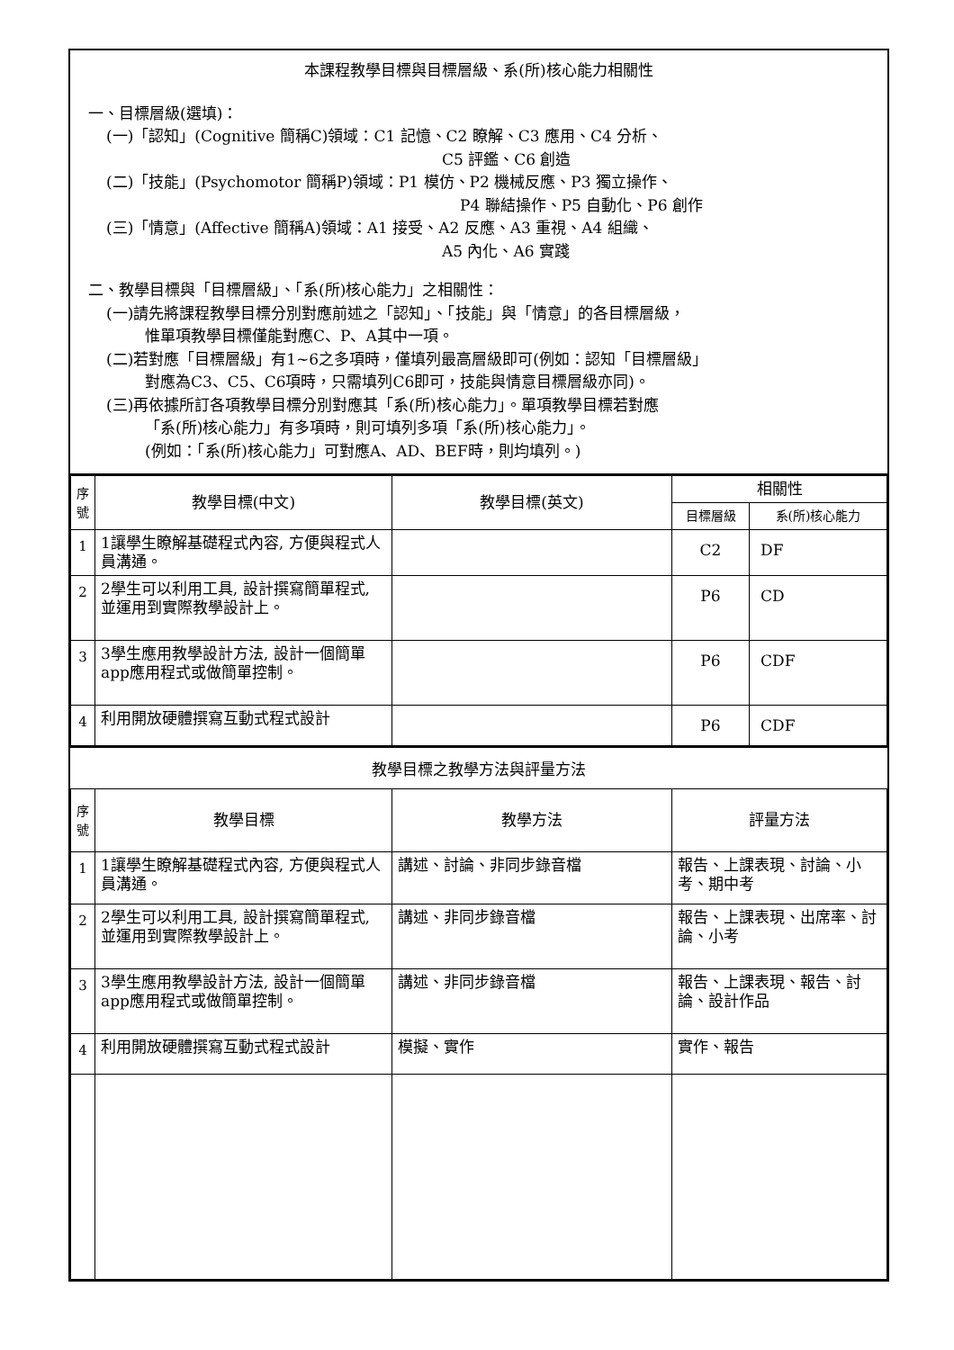本課程教學目標與目標層級、系(所)核心能力相關性
一、目標層級(選填)：
(一)「認知」(Cognitive 簡稱C)領域：C1 記憶、C2 瞭解、C3 應用、C4 分析、
C5 評鑑、C6 創造
(二)「技能」(Psychomotor 簡稱P)領域：P1 模仿、P2 機械反應、P3 獨立操作、
P4 聯結操作、P5 自動化、P6 創作
(三)「情意」(Affective 簡稱A)領域：A1 接受、A2 反應、A3 重視、A4 組織、
A5 內化、A6 實踐
二、教學目標與「目標層級」、「系(所)核心能力」之相關性：
(一)請先將課程教學目標分別對應前述之「認知」、「技能」與「情意」的各目標層級，
惟單項教學目標僅能對應C、P、A其中一項。
(二)若對應「目標層級」有1~6之多項時，僅填列最高層級即可(例如：認知「目標層級」
對應為C3、C5、C6項時，只需填列C6即可，技能與情意目標層級亦同)。
(三)再依據所訂各項教學目標分別對應其「系(所)核心能力」。單項教學目標若對應
「系(所)核心能力」有多項時，則可填列多項「系(所)核心能力」。
(例如：「系(所)核心能力」可對應A、AD、BEF時，則均填列。)
| 序 號 | 教學目標(中文) | 教學目標(英文) | 相關性 | |
| --- | --- | --- | --- | --- |
| | | | 目標層級 | 系(所)核心能力 |
| 1 | 1讓學生瞭解基礎程式內容, 方便與程式人員溝通。 | | C2 | DF |
| 2 | 2學生可以利用工具, 設計撰寫簡單程式, 並運用到實際教學設計上。 | | P6 | CD |
| 3 | 3學生應用教學設計方法, 設計一個簡單app應用程式或做簡單控制。 | | P6 | CDF |
| 4 | 利用開放硬體撰寫互動式程式設計 | | P6 | CDF |
教學目標之教學方法與評量方法
| 序 號 | 教學目標 | 教學方法 | 評量方法 |
| --- | --- | --- | --- |
| 1 | 1讓學生瞭解基礎程式內容, 方便與程式人員溝通。 | 講述、討論、非同步錄音檔 | 報告、上課表現、討論、小考、期中考 |
| 2 | 2學生可以利用工具, 設計撰寫簡單程式, 並運用到實際教學設計上。 | 講述、非同步錄音檔 | 報告、上課表現、出席率、討論、小考 |
| 3 | 3學生應用教學設計方法, 設計一個簡單app應用程式或做簡單控制。 | 講述、非同步錄音檔 | 報告、上課表現、報告、討論、設計作品 |
| 4 | 利用開放硬體撰寫互動式程式設計 | 模擬、實作 | 實作、報告 |